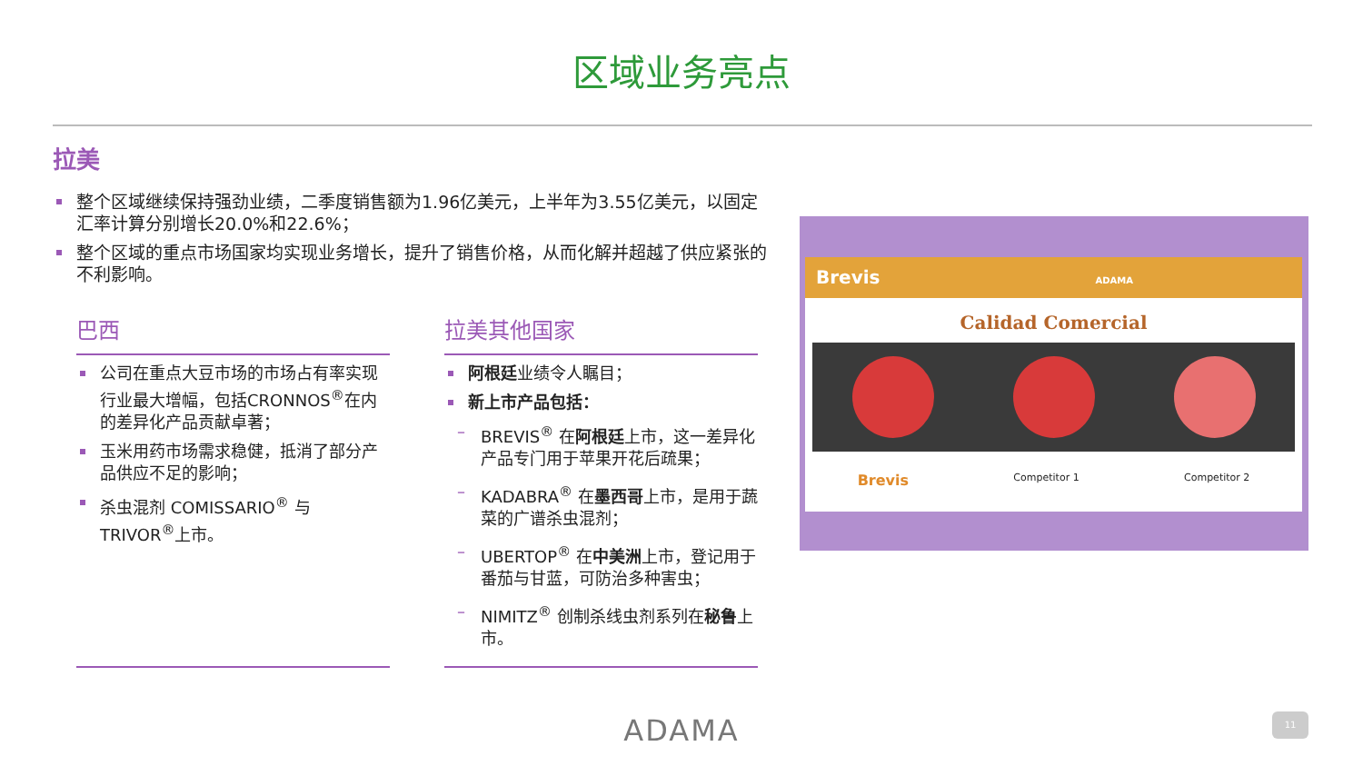区域业务亮点
拉美
整个区域继续保持强劲业绩，二季度销售额为1.96亿美元，上半年为3.55亿美元，以固定汇率计算分别增长20.0%和22.6%；
整个区域的重点市场国家均实现业务增长，提升了销售价格，从而化解并超越了供应紧张的不利影响。
巴西
公司在重点大豆市场的市场占有率实现行业最大增幅，包括CRONNOS<sup>®</sup>在内的差异化产品贡献卓著；
玉米用药市场需求稳健，抵消了部分产品供应不足的影响；
杀虫混剂 COMISSARIO<sup>®</sup> 与 TRIVOR<sup>®</sup>上市。
拉美其他国家
阿根廷业绩令人瞩目；
新上市产品包括：
– BREVIS<sup>®</sup> 在阿根廷上市，这一差异化产品专门用于苹果开花后疏果；
– KADABRA<sup>®</sup> 在墨西哥上市，是用于蔬菜的广谱杀虫混剂；
– UBERTOP<sup>®</sup> 在中美洲上市，登记用于番茄与甘蓝，可防治多种害虫；
– NIMITZ<sup>®</sup> 创制杀线虫剂系列在秘鲁上市。
Brevis ADAMA
Calidad Comercial
Brevis Competitor 1 Competitor 2
ADAMA 11